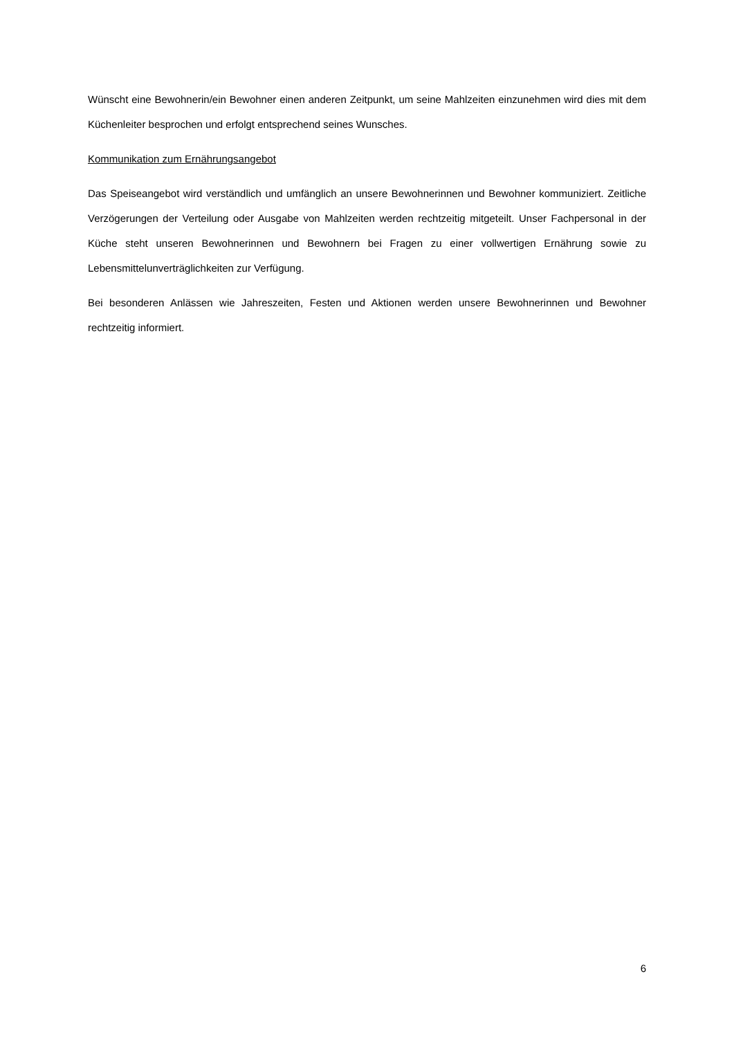Wünscht eine Bewohnerin/ein Bewohner einen anderen Zeitpunkt, um seine Mahlzeiten einzunehmen wird dies mit dem Küchenleiter besprochen und erfolgt entsprechend seines Wunsches.
Kommunikation zum Ernährungsangebot
Das Speiseangebot wird verständlich und umfänglich an unsere Bewohnerinnen und Bewohner kommuniziert. Zeitliche Verzögerungen der Verteilung oder Ausgabe von Mahlzeiten werden rechtzeitig mitgeteilt. Unser Fachpersonal in der Küche steht unseren Bewohnerinnen und Bewohnern bei Fragen zu einer vollwertigen Ernährung sowie zu Lebensmittelunverträglichkeiten zur Verfügung.
Bei besonderen Anlässen wie Jahreszeiten, Festen und Aktionen werden unsere Bewohnerinnen und Bewohner rechtzeitig informiert.
6